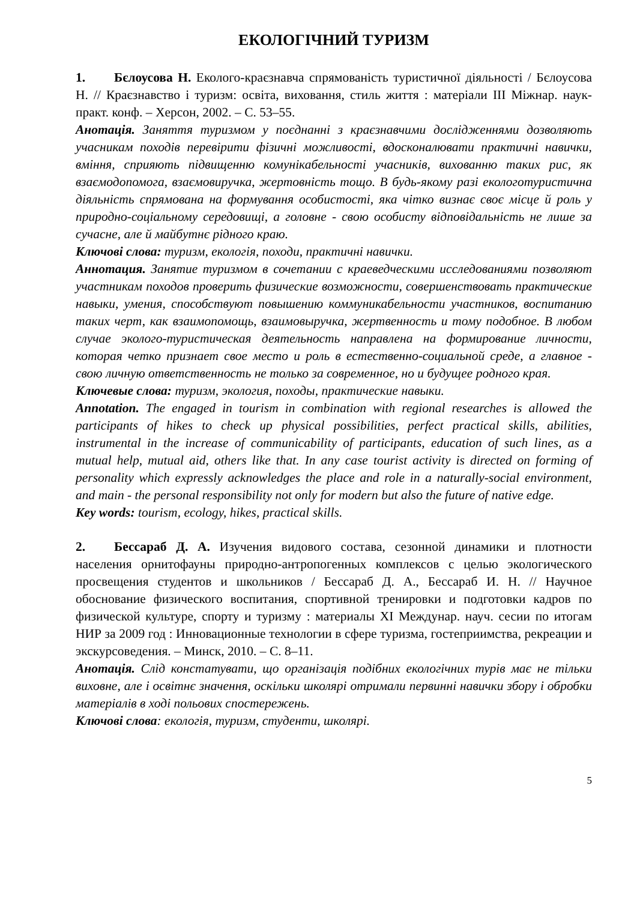ЕКОЛОГІЧНИЙ ТУРИЗМ
1. Бєлоусова Н. Еколого-краєзнавча спрямованість туристичної діяльності / Бєлоусова Н. // Краєзнавство і туризм: освіта, виховання, стиль життя : матеріали ІІІ Міжнар. наук-практ. конф. – Херсон, 2002. – С. 53–55.
Анотація. Заняття туризмом у поєднанні з краєзнавчими дослідженнями дозволяють учасникам походів перевірити фізичні можливості, вдосконалювати практичні навички, вміння, сприяють підвищенню комунікабельності учасників, вихованню таких рис, як взаємодопомога, взаємовиручка, жертовність тощо. В будь-якому разі екологотуристична діяльність спрямована на формування особистості, яка чітко визнає своє місце й роль у природно-соціальному середовищі, а головне - свою особисту відповідальність не лише за сучасне, але й майбутнє рідного краю.
Ключові слова: туризм, екологія, походи, практичні навички.
Аннотация. Занятие туризмом в сочетании с краеведческими исследованиями позволяют участникам походов проверить физические возможности, совершенствовать практические навыки, умения, способствуют повышению коммуникабельности участников, воспитанию таких черт, как взаимопомощь, взаимовыручка, жертвенность и тому подобное. В любом случае эколого-туристическая деятельность направлена на формирование личности, которая четко признает свое место и роль в естественно-социальной среде, а главное - свою личную ответственность не только за современное, но и будущее родного края.
Ключевые слова: туризм, экология, походы, практические навыки.
Annotation. The engaged in tourism in combination with regional researches is allowed the participants of hikes to check up physical possibilities, perfect practical skills, abilities, instrumental in the increase of communicability of participants, education of such lines, as a mutual help, mutual aid, others like that. In any case tourist activity is directed on forming of personality which expressly acknowledges the place and role in a naturally-social environment, and main - the personal responsibility not only for modern but also the future of native edge.
Key words: tourism, ecology, hikes, practical skills.
2. Бессараб Д. А. Изучения видового состава, сезонной динамики и плотности населения орнитофауны природно-антропогенных комплексов с целью экологического просвещения студентов и школьников / Бессараб Д. А., Бессараб И. Н. // Научное обоснование физического воспитания, спортивной тренировки и подготовки кадров по физической культуре, спорту и туризму : материалы XI Междунар. науч. сесии по итогам НИР за 2009 год : Инновационные технологии в сфере туризма, гостеприимства, рекреации и экскурсоведения. – Минск, 2010. – С. 8–11.
Анотація. Слід констатувати, що організація подібних екологічних турів має не тільки виховне, але і освітнє значення, оскільки школярі отримали первинні навички збору і обробки матеріалів в ході польових спостережень.
Ключові слова: екологія, туризм, студенти, школярі.
5